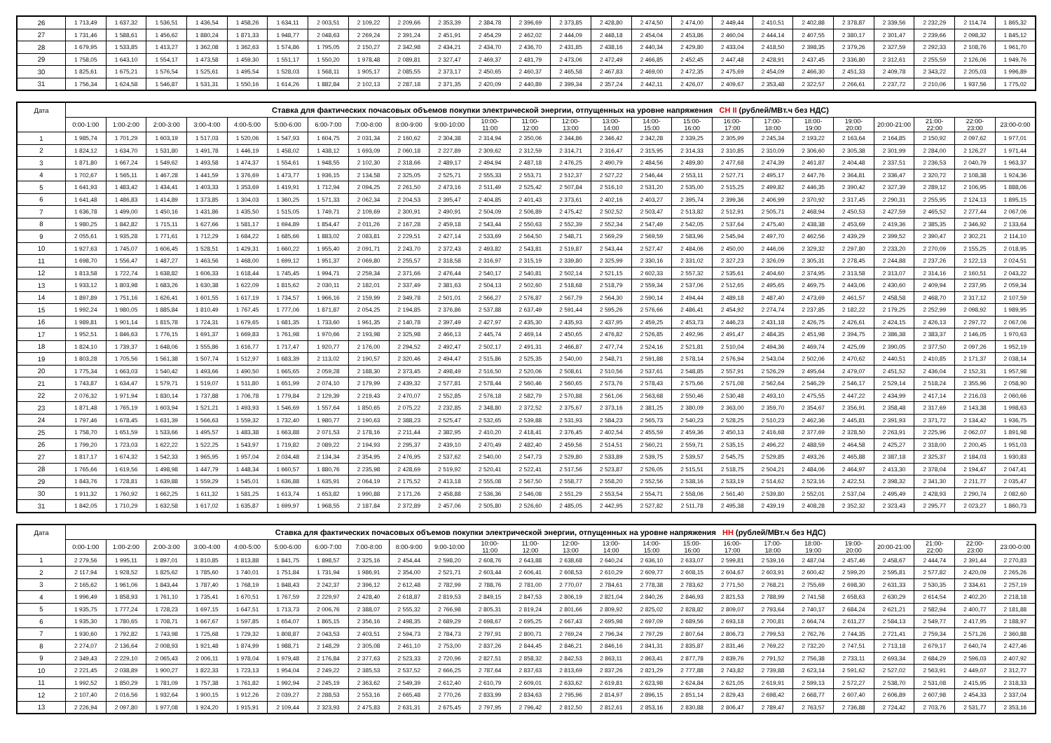| 26 | 1 713,49 | 1 637,32 | 1 536,51 | 1 436,54 | 1 458,26 | 1 634,11 | 2 003,51 | 2 109,22 | 2 209,66 | 2 353,39 | 2 384,78 | 2 396,69 | 2 373,85 | 2 428,80 | 2 474,50 | 2 474,00 | 2 449,44 | 2 410,51 | 2 402,88 | 2 378,87 | 2 339,56 | 2 232,29 | 2 114,74 | 1 865,32 |
| 27 | 1 731,46 | 1 588,61 | 1 456,62 | 1 880,24 | 1 871,33 | 1 948,77 | 2 048,63 | 2 269,24 | 2 391,24 | 2 451,91 | 2 454,29 | 2 462,02 | 2 444,09 | 2 448,18 | 2 454,04 | 2 453,86 | 2 460,04 | 2 444,14 | 2 407,55 | 2 380,17 | 2 301,47 | 2 239,66 | 2 098,32 | 1 845,12 |
| 28 | 1 679,95 | 1 533,85 | 1 413,27 | 1 362,08 | 1 362,63 | 1 574,86 | 1 795,05 | 2 150,27 | 2 342,98 | 2 434,21 | 2 434,70 | 2 436,70 | 2 431,85 | 2 438,16 | 2 440,34 | 2 429,80 | 2 433,04 | 2 418,50 | 2 398,35 | 2 379,26 | 2 327,59 | 2 292,33 | 2 108,76 | 1 961,70 |
| 29 | 1 758,05 | 1 643,10 | 1 554,17 | 1 473,58 | 1 459,30 | 1 551,17 | 1 550,20 | 1 978,48 | 2 089,81 | 2 327,47 | 2 469,37 | 2 481,79 | 2 473,06 | 2 472,49 | 2 466,85 | 2 452,45 | 2 447,48 | 2 428,91 | 2 437,45 | 2 336,80 | 2 312,61 | 2 255,59 | 2 126,06 | 1 949,76 |
| 30 | 1 825,61 | 1 675,21 | 1 576,54 | 1 525,61 | 1 495,54 | 1 528,03 | 1 568,11 | 1 905,17 | 2 085,55 | 2 373,17 | 2 450,65 | 2 460,37 | 2 465,58 | 2 467,83 | 2 469,00 | 2 472,35 | 2 475,69 | 2 454,09 | 2 466,30 | 2 451,33 | 2 409,78 | 2 343,22 | 2 205,03 | 1 996,89 |
| 31 | 1 756,34 | 1 624,58 | 1 546,87 | 1 531,31 | 1 550,16 | 1 614,26 | 1 882,84 | 2 102,13 | 2 287,18 | 2 371,35 | 2 420,09 | 2 440,89 | 2 399,34 | 2 357,24 | 2 442,11 | 2 426,07 | 2 409,67 | 2 353,48 | 2 322,57 | 2 266,61 | 2 237,72 | 2 210,06 | 1 937,56 | 1 775,02 |
| Дата | Ставка для фактических почасовых объемов покупки электрической энергии, отпущенных на уровне напряжения СН II (рублей/МВт.ч без НДС) | | | | | | | | | | | | | | | | | | | | | | | |
| --- | --- | --- | --- | --- | --- | --- | --- | --- | --- | --- | --- | --- | --- | --- | --- | --- | --- | --- | --- | --- | --- | --- | --- | --- |
| | 0:00-1:00 | 1:00-2:00 | 2:00-3:00 | 3:00-4:00 | 4:00-5:00 | 5:00-6:00 | 6:00-7:00 | 7:00-8:00 | 8:00-9:00 | 9:00-10:00 | 10:00- 11:00 | 11:00- 12:00 | 12:00- 13:00 | 13:00- 14:00 | 14:00- 15:00 | 15:00- 16:00 | 16:00- 17:00 | 17:00- 18:00 | 18:00- 19:00 | 19:00- 20:00 | 20:00-21:00 | 21:00- 22:00 | 22:00- 23:00 | 23:00-0:00 |
| 1 | 1 985,74 | 1 701,29 | 1 603,19 | 1 517,03 | 1 520,06 | 1 547,93 | 1 604,75 | 2 031,34 | 2 160,62 | 2 304,38 | 2 314,94 | 2 350,06 | 2 344,86 | 2 346,42 | 2 342,28 | 2 339,25 | 2 305,99 | 2 245,34 | 2 193,22 | 2 163,64 | 2 164,85 | 2 150,92 | 2 097,62 | 1 977,01 |
| 2 | 1 824,12 | 1 634,70 | 1 531,80 | 1 491,78 | 1 446,19 | 1 458,02 | 1 438,12 | 1 693,09 | 2 060,18 | 2 227,89 | 2 309,62 | 2 312,59 | 2 314,71 | 2 316,47 | 2 315,95 | 2 314,33 | 2 310,85 | 2 310,09 | 2 306,60 | 2 305,38 | 2 301,99 | 2 284,00 | 2 126,27 | 1 971,44 |
| 3 | 1 871,80 | 1 667,24 | 1 549,62 | 1 493,58 | 1 474,37 | 1 554,61 | 1 948,55 | 2 102,30 | 2 318,66 | 2 489,17 | 2 494,94 | 2 487,18 | 2 476,25 | 2 490,79 | 2 484,56 | 2 489,80 | 2 477,68 | 2 474,39 | 2 461,87 | 2 404,48 | 2 337,51 | 2 236,53 | 2 040,79 | 1 963,37 |
| 4 | 1 702,67 | 1 565,11 | 1 467,28 | 1 441,59 | 1 376,69 | 1 473,77 | 1 936,15 | 2 134,58 | 2 325,05 | 2 525,71 | 2 555,33 | 2 553,71 | 2 512,37 | 2 527,22 | 2 546,44 | 2 553,11 | 2 527,71 | 2 495,17 | 2 447,76 | 2 364,81 | 2 336,47 | 2 320,72 | 2 108,38 | 1 924,36 |
| 5 | 1 641,93 | 1 483,42 | 1 434,41 | 1 403,33 | 1 353,69 | 1 419,91 | 1 712,94 | 2 094,25 | 2 261,50 | 2 473,16 | 2 511,49 | 2 525,42 | 2 507,84 | 2 516,10 | 2 531,20 | 2 535,00 | 2 515,25 | 2 499,82 | 2 446,35 | 2 390,42 | 2 327,39 | 2 289,12 | 2 106,95 | 1 888,06 |
| 6 | 1 641,48 | 1 486,83 | 1 414,89 | 1 373,85 | 1 304,03 | 1 360,25 | 1 571,33 | 2 062,34 | 2 204,53 | 2 395,47 | 2 404,85 | 2 401,43 | 2 373,61 | 2 402,16 | 2 403,27 | 2 395,74 | 2 399,36 | 2 406,99 | 2 370,92 | 2 317,45 | 2 290,31 | 2 255,95 | 2 124,13 | 1 895,15 |
| 7 | 1 636,78 | 1 499,00 | 1 450,16 | 1 431,86 | 1 435,50 | 1 515,05 | 1 749,71 | 2 109,69 | 2 300,91 | 2 490,91 | 2 504,09 | 2 506,89 | 2 475,42 | 2 502,52 | 2 503,47 | 2 513,82 | 2 512,91 | 2 505,71 | 2 468,94 | 2 450,53 | 2 427,59 | 2 465,52 | 2 277,44 | 2 067,06 |
| 8 | 1 980,25 | 1 842,82 | 1 715,11 | 1 627,66 | 1 581,17 | 1 694,89 | 1 854,47 | 2 011,26 | 2 167,28 | 2 459,18 | 2 543,44 | 2 550,63 | 2 552,39 | 2 552,34 | 2 547,49 | 2 542,05 | 2 537,64 | 2 475,40 | 2 438,38 | 2 453,69 | 2 419,36 | 2 385,35 | 2 346,92 | 2 133,64 |
| 9 | 2 055,61 | 1 935,28 | 1 771,61 | 1 712,29 | 1 684,22 | 1 685,66 | 1 883,02 | 2 083,81 | 2 229,51 | 2 427,14 | 2 533,69 | 2 564,50 | 2 548,71 | 2 569,29 | 2 569,59 | 2 583,96 | 2 545,94 | 2 497,70 | 2 462,56 | 2 439,29 | 2 399,52 | 2 390,47 | 2 302,21 | 2 114,10 |
| 10 | 1 927,63 | 1 745,07 | 1 606,45 | 1 528,51 | 1 429,31 | 1 660,22 | 1 955,40 | 2 091,71 | 2 243,70 | 2 372,43 | 2 493,82 | 2 543,81 | 2 519,87 | 2 543,44 | 2 527,47 | 2 484,06 | 2 450,00 | 2 446,06 | 2 329,32 | 2 297,80 | 2 233,20 | 2 270,09 | 2 155,25 | 2 018,95 |
| 11 | 1 698,70 | 1 556,47 | 1 487,27 | 1 463,56 | 1 468,00 | 1 699,12 | 1 951,37 | 2 069,80 | 2 255,57 | 2 318,58 | 2 316,97 | 2 315,19 | 2 339,80 | 2 325,99 | 2 330,16 | 2 331,02 | 2 327,23 | 2 326,09 | 2 305,31 | 2 278,45 | 2 244,88 | 2 237,26 | 2 122,13 | 2 024,51 |
| 12 | 1 813,58 | 1 722,74 | 1 638,82 | 1 606,33 | 1 618,44 | 1 745,45 | 1 994,71 | 2 259,34 | 2 371,66 | 2 476,44 | 2 540,17 | 2 540,81 | 2 502,14 | 2 521,15 | 2 602,33 | 2 557,32 | 2 535,61 | 2 404,60 | 2 374,95 | 2 313,58 | 2 313,07 | 2 314,16 | 2 160,51 | 2 043,22 |
| 13 | 1 933,12 | 1 803,98 | 1 683,26 | 1 630,38 | 1 622,09 | 1 815,62 | 2 030,11 | 2 182,01 | 2 337,49 | 2 381,63 | 2 504,13 | 2 502,60 | 2 518,68 | 2 518,79 | 2 559,34 | 2 537,06 | 2 512,65 | 2 495,65 | 2 469,75 | 2 443,06 | 2 430,60 | 2 409,94 | 2 237,95 | 2 059,34 |
| 14 | 1 897,89 | 1 751,16 | 1 626,41 | 1 601,55 | 1 617,19 | 1 734,57 | 1 966,16 | 2 159,99 | 2 349,78 | 2 501,01 | 2 566,27 | 2 576,87 | 2 567,79 | 2 564,30 | 2 590,14 | 2 494,44 | 2 489,18 | 2 487,40 | 2 473,69 | 2 461,57 | 2 458,58 | 2 468,70 | 2 317,12 | 2 107,59 |
| 15 | 1 992,24 | 1 980,05 | 1 885,84 | 1 810,49 | 1 767,45 | 1 777,06 | 1 871,87 | 2 054,25 | 2 194,85 | 2 376,86 | 2 537,88 | 2 637,49 | 2 591,44 | 2 595,26 | 2 576,66 | 2 486,41 | 2 454,92 | 2 274,74 | 2 237,85 | 2 182,22 | 2 179,25 | 2 252,99 | 2 098,92 | 1 989,95 |
| 16 | 1 989,81 | 1 901,14 | 1 815,78 | 1 724,31 | 1 679,65 | 1 681,35 | 1 733,60 | 1 961,35 | 2 140,78 | 2 397,49 | 2 427,97 | 2 435,30 | 2 435,93 | 2 437,95 | 2 459,25 | 2 453,73 | 2 446,23 | 2 431,18 | 2 426,75 | 2 426,61 | 2 424,15 | 2 426,13 | 2 297,72 | 2 067,06 |
| 17 | 1 952,51 | 1 846,63 | 1 776,15 | 1 691,37 | 1 669,83 | 1 761,98 | 1 970,66 | 2 193,98 | 2 325,98 | 2 466,13 | 2 445,74 | 2 469,14 | 2 450,65 | 2 476,82 | 2 526,85 | 2 492,96 | 2 491,47 | 2 484,35 | 2 451,98 | 2 394,75 | 2 386,38 | 2 383,37 | 2 146,05 | 1 970,63 |
| 18 | 1 824,10 | 1 739,37 | 1 648,06 | 1 555,86 | 1 616,77 | 1 717,47 | 1 920,77 | 2 176,00 | 2 294,52 | 2 492,47 | 2 502,17 | 2 491,31 | 2 466,87 | 2 477,74 | 2 524,16 | 2 521,81 | 2 510,04 | 2 494,36 | 2 469,74 | 2 425,09 | 2 390,05 | 2 377,50 | 2 097,26 | 1 952,19 |
| 19 | 1 803,28 | 1 705,56 | 1 561,38 | 1 507,74 | 1 512,97 | 1 683,39 | 2 113,02 | 2 190,57 | 2 320,46 | 2 494,47 | 2 515,86 | 2 525,35 | 2 540,00 | 2 548,71 | 2 591,88 | 2 578,14 | 2 576,94 | 2 543,04 | 2 502,06 | 2 470,62 | 2 440,51 | 2 410,85 | 2 171,37 | 2 038,14 |
| 20 | 1 775,34 | 1 663,03 | 1 540,42 | 1 493,66 | 1 490,50 | 1 665,65 | 2 059,28 | 2 188,30 | 2 373,45 | 2 498,49 | 2 516,50 | 2 520,06 | 2 508,61 | 2 510,56 | 2 537,61 | 2 548,85 | 2 557,91 | 2 526,29 | 2 495,64 | 2 479,07 | 2 451,52 | 2 436,04 | 2 152,31 | 1 957,98 |
| 21 | 1 743,87 | 1 634,47 | 1 579,71 | 1 519,07 | 1 511,80 | 1 651,99 | 2 074,10 | 2 179,99 | 2 439,32 | 2 577,81 | 2 578,44 | 2 560,46 | 2 560,65 | 2 573,76 | 2 578,43 | 2 575,66 | 2 571,08 | 2 562,64 | 2 546,29 | 2 546,17 | 2 529,14 | 2 518,24 | 2 355,96 | 2 058,90 |
| 22 | 2 076,32 | 1 971,94 | 1 830,14 | 1 737,88 | 1 706,78 | 1 779,84 | 2 129,39 | 2 219,43 | 2 470,07 | 2 552,85 | 2 576,18 | 2 582,79 | 2 570,88 | 2 561,06 | 2 563,68 | 2 550,46 | 2 530,48 | 2 493,10 | 2 475,55 | 2 447,22 | 2 434,99 | 2 417,14 | 2 216,03 | 2 060,66 |
| 23 | 1 871,48 | 1 765,19 | 1 603,94 | 1 521,21 | 1 493,93 | 1 546,69 | 1 557,64 | 1 850,65 | 2 075,22 | 2 232,85 | 2 348,80 | 2 372,52 | 2 375,67 | 2 373,16 | 2 381,25 | 2 380,09 | 2 363,00 | 2 359,70 | 2 354,67 | 2 356,91 | 2 358,48 | 2 317,69 | 2 143,38 | 1 998,63 |
| 24 | 1 797,46 | 1 678,45 | 1 631,39 | 1 566,63 | 1 559,32 | 1 732,40 | 1 980,77 | 2 190,63 | 2 388,23 | 2 525,47 | 2 532,65 | 2 539,88 | 2 531,93 | 2 584,23 | 2 565,73 | 2 540,23 | 2 528,25 | 2 510,23 | 2 462,36 | 2 445,81 | 2 391,93 | 2 371,72 | 2 134,42 | 1 936,75 |
| 25 | 1 758,70 | 1 651,59 | 1 533,66 | 1 495,57 | 1 483,38 | 1 663,88 | 2 071,53 | 2 178,16 | 2 211,44 | 2 382,95 | 2 410,20 | 2 418,41 | 2 376,45 | 2 402,54 | 2 455,59 | 2 459,36 | 2 450,13 | 2 416,68 | 2 377,69 | 2 328,50 | 2 263,91 | 2 225,96 | 2 062,07 | 1 891,98 |
| 26 | 1 799,20 | 1 723,03 | 1 622,22 | 1 522,25 | 1 543,97 | 1 719,82 | 2 089,22 | 2 194,93 | 2 295,37 | 2 439,10 | 2 470,49 | 2 482,40 | 2 459,56 | 2 514,51 | 2 560,21 | 2 559,71 | 2 535,15 | 2 496,22 | 2 488,59 | 2 464,58 | 2 425,27 | 2 318,00 | 2 200,45 | 1 951,03 |
| 27 | 1 817,17 | 1 674,32 | 1 542,33 | 1 965,95 | 1 957,04 | 2 034,48 | 2 134,34 | 2 354,95 | 2 476,95 | 2 537,62 | 2 540,00 | 2 547,73 | 2 529,80 | 2 533,89 | 2 539,75 | 2 539,57 | 2 545,75 | 2 529,85 | 2 493,26 | 2 465,88 | 2 387,18 | 2 325,37 | 2 184,03 | 1 930,83 |
| 28 | 1 765,66 | 1 619,56 | 1 498,98 | 1 447,79 | 1 448,34 | 1 660,57 | 1 880,76 | 2 235,98 | 2 428,69 | 2 519,92 | 2 520,41 | 2 522,41 | 2 517,56 | 2 523,87 | 2 526,05 | 2 515,51 | 2 518,75 | 2 504,21 | 2 484,06 | 2 464,97 | 2 413,30 | 2 378,04 | 2 194,47 | 2 047,41 |
| 29 | 1 843,76 | 1 728,81 | 1 639,88 | 1 559,29 | 1 545,01 | 1 636,88 | 1 635,91 | 2 064,19 | 2 175,52 | 2 413,18 | 2 555,08 | 2 567,50 | 2 558,77 | 2 558,20 | 2 552,56 | 2 538,16 | 2 533,19 | 2 514,62 | 2 523,16 | 2 422,51 | 2 398,32 | 2 341,30 | 2 211,77 | 2 035,47 |
| 30 | 1 911,32 | 1 760,92 | 1 662,25 | 1 611,32 | 1 581,25 | 1 613,74 | 1 653,82 | 1 990,88 | 2 171,26 | 2 458,88 | 2 536,36 | 2 546,08 | 2 551,29 | 2 553,54 | 2 554,71 | 2 558,06 | 2 561,40 | 2 539,80 | 2 552,01 | 2 537,04 | 2 495,49 | 2 428,93 | 2 290,74 | 2 082,60 |
| 31 | 1 842,05 | 1 710,29 | 1 632,58 | 1 617,02 | 1 635,87 | 1 699,97 | 1 968,55 | 2 187,84 | 2 372,89 | 2 457,06 | 2 505,80 | 2 526,60 | 2 485,05 | 2 442,95 | 2 527,82 | 2 511,78 | 2 495,38 | 2 439,19 | 2 408,28 | 2 352,32 | 2 323,43 | 2 295,77 | 2 023,27 | 1 860,73 |
| Дата | Ставка для фактических почасовых объемов покупки электрической энергии, отпущенных на уровне напряжения НН (рублей/МВт.ч без НДС) | | | | | | | | | | | | | | | | | | | | | | | |
| --- | --- | --- | --- | --- | --- | --- | --- | --- | --- | --- | --- | --- | --- | --- | --- | --- | --- | --- | --- | --- | --- | --- | --- | --- |
| | 0:00-1:00 | 1:00-2:00 | 2:00-3:00 | 3:00-4:00 | 4:00-5:00 | 5:00-6:00 | 6:00-7:00 | 7:00-8:00 | 8:00-9:00 | 9:00-10:00 | 10:00- 11:00 | 11:00- 12:00 | 12:00- 13:00 | 13:00- 14:00 | 14:00- 15:00 | 15:00- 16:00 | 16:00- 17:00 | 17:00- 18:00 | 18:00- 19:00 | 19:00- 20:00 | 20:00-21:00 | 21:00- 22:00 | 22:00- 23:00 | 23:00-0:00 |
| 1 | 2 279,56 | 1 995,11 | 1 897,01 | 1 810,85 | 1 813,88 | 1 841,75 | 1 898,57 | 2 325,16 | 2 454,44 | 2 598,20 | 2 608,76 | 2 643,88 | 2 638,68 | 2 640,24 | 2 636,10 | 2 633,07 | 2 599,81 | 2 539,16 | 2 487,04 | 2 457,46 | 2 458,67 | 2 444,74 | 2 391,44 | 2 270,83 |
| 2 | 2 117,94 | 1 928,52 | 1 825,62 | 1 785,60 | 1 740,01 | 1 751,84 | 1 731,94 | 1 986,91 | 2 354,00 | 2 521,71 | 2 603,44 | 2 606,41 | 2 608,53 | 2 610,29 | 2 609,77 | 2 608,15 | 2 604,67 | 2 603,91 | 2 600,42 | 2 599,20 | 2 595,81 | 2 577,82 | 2 420,09 | 2 265,26 |
| 3 | 2 165,62 | 1 961,06 | 1 843,44 | 1 787,40 | 1 768,19 | 1 848,43 | 2 242,37 | 2 396,12 | 2 612,48 | 2 782,99 | 2 788,76 | 2 781,00 | 2 770,07 | 2 784,61 | 2 778,38 | 2 783,62 | 2 771,50 | 2 768,21 | 2 755,69 | 2 698,30 | 2 631,33 | 2 530,35 | 2 334,61 | 2 257,19 |
| 4 | 1 996,49 | 1 858,93 | 1 761,10 | 1 735,41 | 1 670,51 | 1 767,59 | 2 229,97 | 2 428,40 | 2 618,87 | 2 819,53 | 2 849,15 | 2 847,53 | 2 806,19 | 2 821,04 | 2 840,26 | 2 846,93 | 2 821,53 | 2 788,99 | 2 741,58 | 2 658,63 | 2 630,29 | 2 614,54 | 2 402,20 | 2 218,18 |
| 5 | 1 935,75 | 1 777,24 | 1 728,23 | 1 697,15 | 1 647,51 | 1 713,73 | 2 006,76 | 2 388,07 | 2 555,32 | 2 766,98 | 2 805,31 | 2 819,24 | 2 801,66 | 2 809,92 | 2 825,02 | 2 828,82 | 2 809,07 | 2 793,64 | 2 740,17 | 2 684,24 | 2 621,21 | 2 582,94 | 2 400,77 | 2 181,88 |
| 6 | 1 935,30 | 1 780,65 | 1 708,71 | 1 667,67 | 1 597,85 | 1 654,07 | 1 865,15 | 2 356,16 | 2 498,35 | 2 689,29 | 2 698,67 | 2 695,25 | 2 667,43 | 2 695,98 | 2 697,09 | 2 689,56 | 2 693,18 | 2 700,81 | 2 664,74 | 2 611,27 | 2 584,13 | 2 549,77 | 2 417,95 | 2 188,97 |
| 7 | 1 930,60 | 1 792,82 | 1 743,98 | 1 725,68 | 1 729,32 | 1 808,87 | 2 043,53 | 2 403,51 | 2 594,73 | 2 784,73 | 2 797,91 | 2 800,71 | 2 769,24 | 2 796,34 | 2 797,29 | 2 807,64 | 2 806,73 | 2 799,53 | 2 762,76 | 2 744,35 | 2 721,41 | 2 759,34 | 2 571,26 | 2 360,88 |
| 8 | 2 274,07 | 2 136,64 | 2 008,93 | 1 921,48 | 1 874,99 | 1 988,71 | 2 148,29 | 2 305,08 | 2 461,10 | 2 753,00 | 2 837,26 | 2 844,45 | 2 846,21 | 2 846,16 | 2 841,31 | 2 835,87 | 2 831,46 | 2 769,22 | 2 732,20 | 2 747,51 | 2 713,18 | 2 679,17 | 2 640,74 | 2 427,46 |
| 9 | 2 349,43 | 2 229,10 | 2 065,43 | 2 006,11 | 1 978,04 | 1 979,48 | 2 176,84 | 2 377,63 | 2 523,33 | 2 720,96 | 2 827,51 | 2 858,32 | 2 842,53 | 2 863,11 | 2 863,41 | 2 877,78 | 2 839,76 | 2 791,52 | 2 756,38 | 2 733,11 | 2 693,34 | 2 684,29 | 2 596,03 | 2 407,92 |
| 10 | 2 221,45 | 2 038,89 | 1 900,27 | 1 822,33 | 1 723,13 | 1 954,04 | 2 249,22 | 2 385,53 | 2 537,52 | 2 666,25 | 2 787,64 | 2 837,63 | 2 813,69 | 2 837,26 | 2 821,29 | 2 777,88 | 2 743,82 | 2 739,88 | 2 623,14 | 2 591,62 | 2 527,02 | 2 563,91 | 2 449,07 | 2 312,77 |
| 11 | 1 992,52 | 1 850,29 | 1 781,09 | 1 757,38 | 1 761,82 | 1 992,94 | 2 245,19 | 2 363,62 | 2 549,39 | 2 612,40 | 2 610,79 | 2 609,01 | 2 633,62 | 2 619,81 | 2 623,98 | 2 624,84 | 2 621,05 | 2 619,91 | 2 599,13 | 2 572,27 | 2 538,70 | 2 531,08 | 2 415,95 | 2 318,33 |
| 12 | 2 107,40 | 2 016,56 | 1 932,64 | 1 900,15 | 1 912,26 | 2 039,27 | 2 288,53 | 2 553,16 | 2 665,48 | 2 770,26 | 2 833,99 | 2 834,63 | 2 795,96 | 2 814,97 | 2 896,15 | 2 851,14 | 2 829,43 | 2 698,42 | 2 668,77 | 2 607,40 | 2 606,89 | 2 607,98 | 2 454,33 | 2 337,04 |
| 13 | 2 226,94 | 2 097,80 | 1 977,08 | 1 924,20 | 1 915,91 | 2 109,44 | 2 323,93 | 2 475,83 | 2 631,31 | 2 675,45 | 2 797,95 | 2 796,42 | 2 812,50 | 2 812,61 | 2 853,16 | 2 830,88 | 2 806,47 | 2 789,47 | 2 763,57 | 2 736,88 | 2 724,42 | 2 703,76 | 2 531,77 | 2 353,16 |